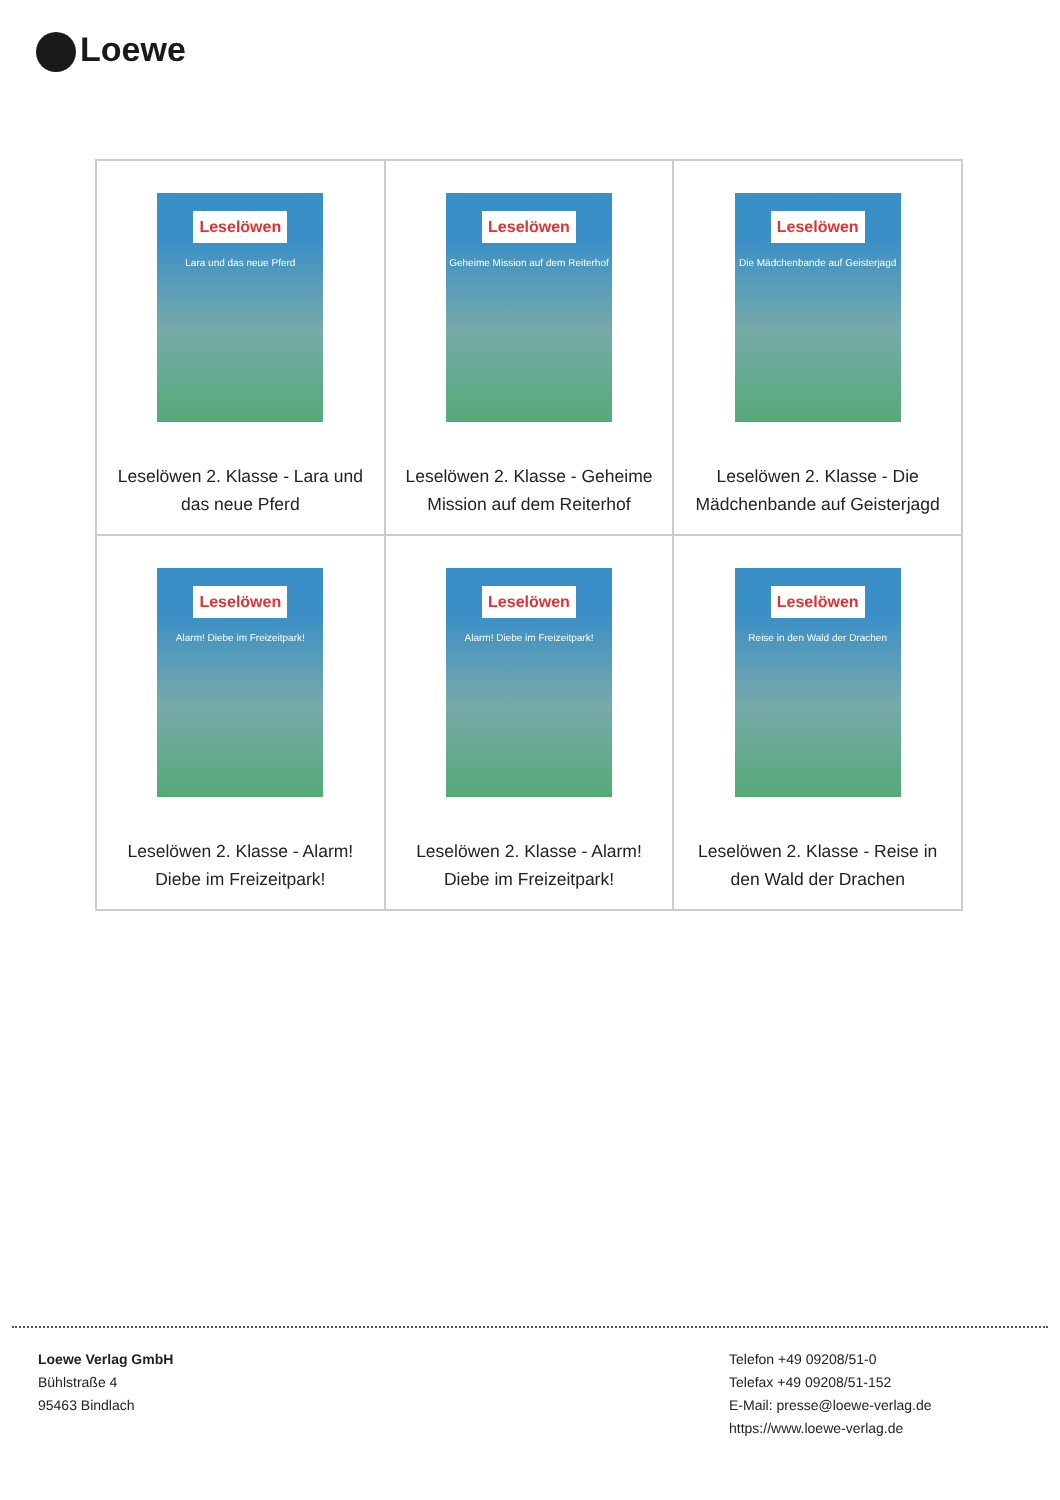Loewe
| Leselöwen Lara und das neue Pferd Leselöwen 2. Klasse - Lara und das neue Pferd | Leselöwen Geheime Mission auf dem Reiterhof Leselöwen 2. Klasse - Geheime Mission auf dem Reiterhof | Leselöwen Die Mädchenbande auf Geisterjagd Leselöwen 2. Klasse - Die Mädchenbande auf Geisterjagd |
| Leselöwen Alarm! Diebe im Freizeitpark! Leselöwen 2. Klasse - Alarm! Diebe im Freizeitpark! | Leselöwen Alarm! Diebe im Freizeitpark! Leselöwen 2. Klasse - Alarm! Diebe im Freizeitpark! | Leselöwen Reise in den Wald der Drachen Leselöwen 2. Klasse - Reise in den Wald der Drachen |
Loewe Verlag GmbH
Bühlstraße 4
95463 Bindlach
Telefon +49 09208/51-0
Telefax +49 09208/51-152
E-Mail: presse@loewe-verlag.de
https://www.loewe-verlag.de